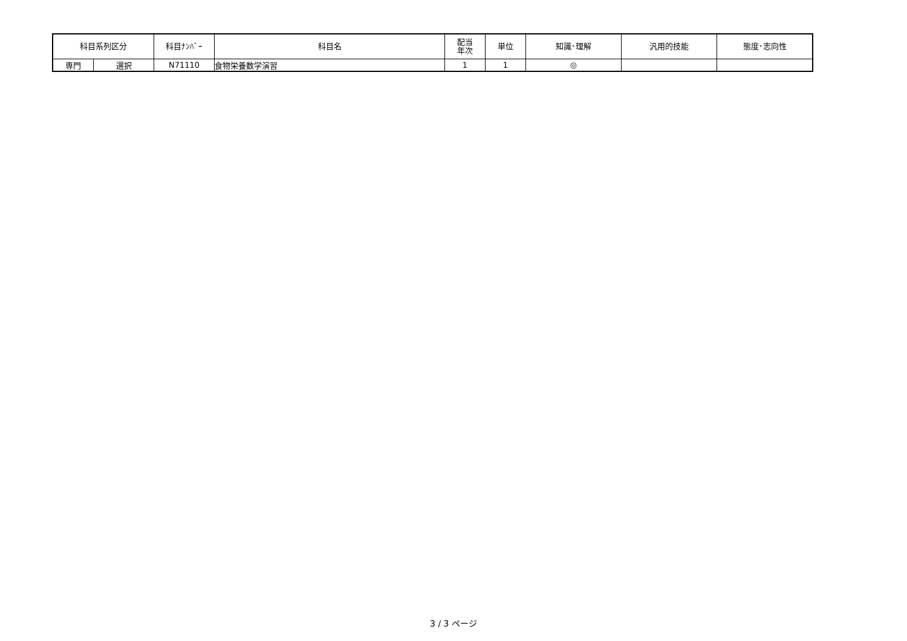| 科目系列区分 | | 科目ﾅﾝﾊﾞｰ | 科目名 | 配当 年次 | 単位 | 知識･理解 | 汎用的技能 | 態度･志向性 |
| --- | --- | --- | --- | --- | --- | --- | --- | --- |
| 専門 | 選択 | N71110 | 食物栄養数学演習 | 1 | 1 | ◎ | | |
3 / 3 ページ